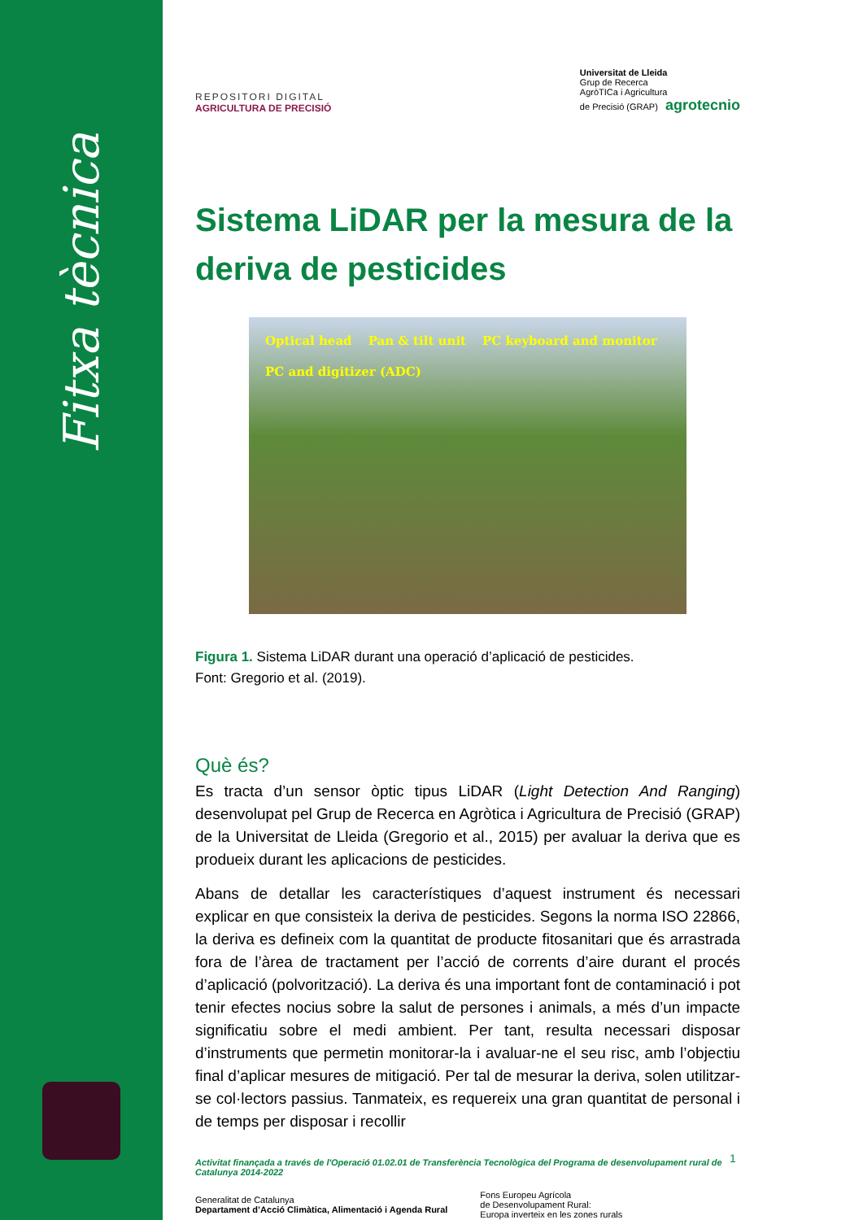Fitxa tècnica
REPOSITORI DIGITAL
AGRICULTURA DE PRECISIÓ
Universitat de Lleida
Grup de Recerca
AgròTICa i Agricultura
de Precisió (GRAP) agrotecnio
Sistema LiDAR per la mesura de la deriva de pesticides
Optical head Pan & tilt unit PC keyboard and monitor PC and digitizer (ADC)
Figura 1. Sistema LiDAR durant una operació d’aplicació de pesticides.
Font: Gregorio et al. (2019).
Què és?
Es tracta d’un sensor òptic tipus LiDAR (Light Detection And Ranging) desenvolupat pel Grup de Recerca en Agròtica i Agricultura de Precisió (GRAP) de la Universitat de Lleida (Gregorio et al., 2015) per avaluar la deriva que es produeix durant les aplicacions de pesticides.
Abans de detallar les característiques d’aquest instrument és necessari explicar en que consisteix la deriva de pesticides. Segons la norma ISO 22866, la deriva es defineix com la quantitat de producte fitosanitari que és arrastrada fora de l’àrea de tractament per l’acció de corrents d’aire durant el procés d’aplicació (polvorització). La deriva és una important font de contaminació i pot tenir efectes nocius sobre la salut de persones i animals, a més d’un impacte significatiu sobre el medi ambient. Per tant, resulta necessari disposar d’instruments que permetin monitorar-la i avaluar-ne el seu risc, amb l’objectiu final d’aplicar mesures de mitigació. Per tal de mesurar la deriva, solen utilitzar-se col·lectors passius. Tanmateix, es requereix una gran quantitat de personal i de temps per disposar i recollir
Activitat finançada a través de l'Operació 01.02.01 de Transferència Tecnològica del Programa de desenvolupament rural de Catalunya 2014-2022
Generalitat de Catalunya
Departament d’Acció Climàtica, Alimentació i Agenda Rural
Fons Europeu Agrícola
de Desenvolupament Rural:
Europa inverteix en les zones rurals
1